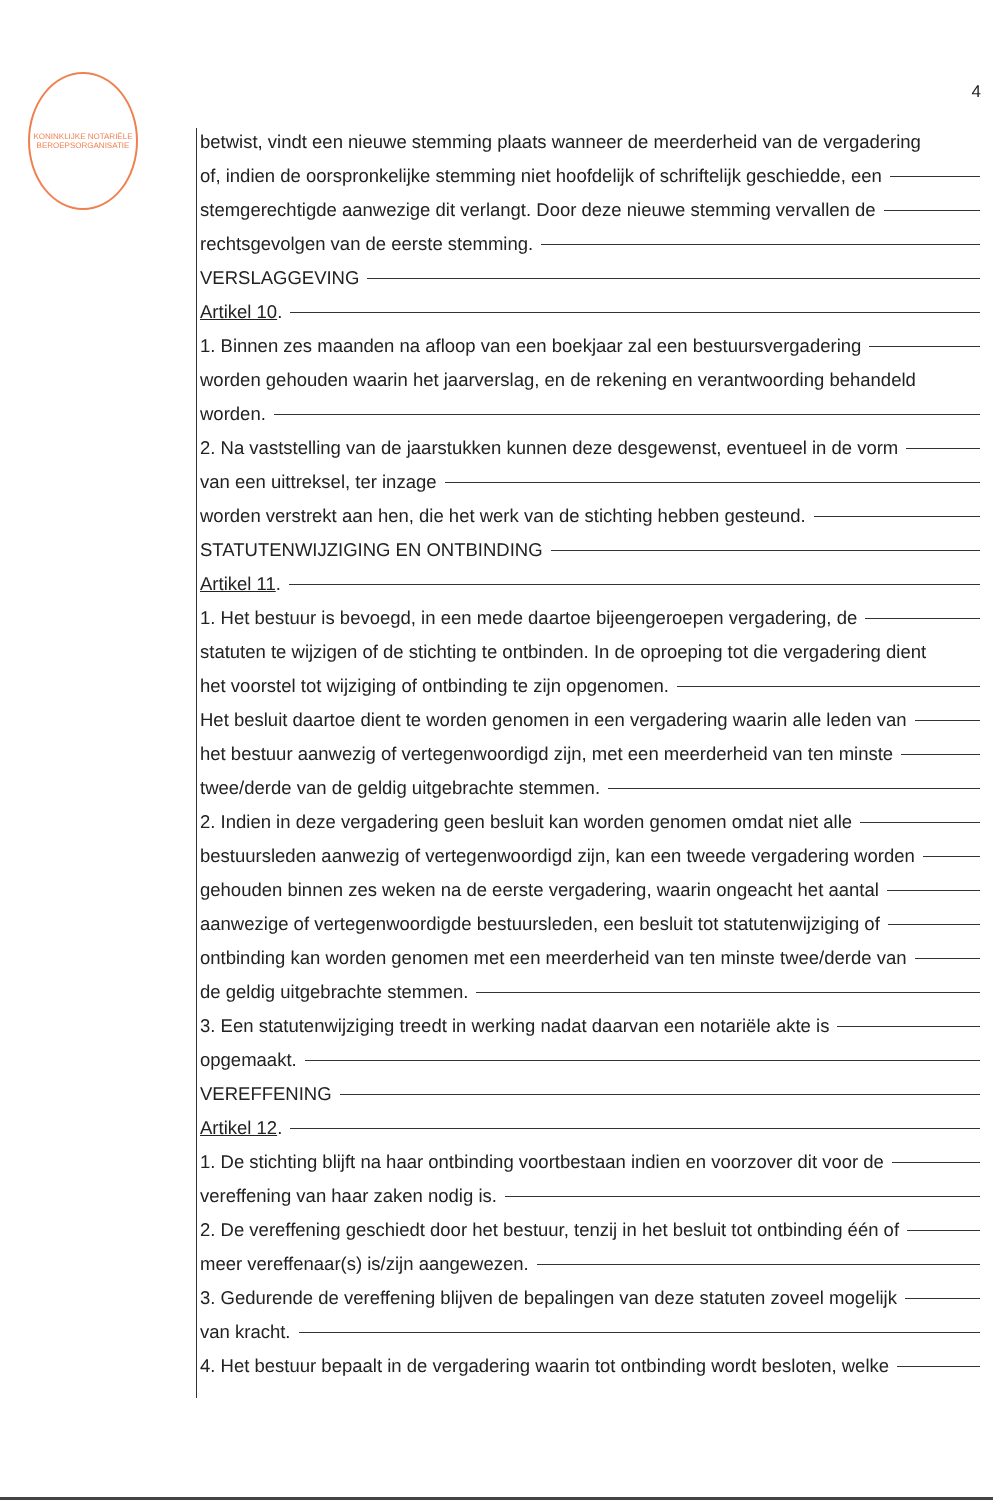KONINKLIJKE NOTARIËLE BEROEPSORGANISATIE
4
betwist, vindt een nieuwe stemming plaats wanneer de meerderheid van de vergadering
of, indien de oorspronkelijke stemming niet hoofdelijk of schriftelijk geschiedde, een
stemgerechtigde aanwezige dit verlangt. Door deze nieuwe stemming vervallen de
rechtsgevolgen van de eerste stemming.
VERSLAGGEVING
Artikel 10.
1. Binnen zes maanden na afloop van een boekjaar zal een bestuursvergadering
worden gehouden waarin het jaarverslag, en de rekening en verantwoording behandeld
worden.
2. Na vaststelling van de jaarstukken kunnen deze desgewenst, eventueel in de vorm
van een uittreksel, ter inzage
worden verstrekt aan hen, die het werk van de stichting hebben gesteund.
STATUTENWIJZIGING EN ONTBINDING
Artikel 11.
1. Het bestuur is bevoegd, in een mede daartoe bijeengeroepen vergadering, de
statuten te wijzigen of de stichting te ontbinden. In de oproeping tot die vergadering dient
het voorstel tot wijziging of ontbinding te zijn opgenomen.
Het besluit daartoe dient te worden genomen in een vergadering waarin alle leden van
het bestuur aanwezig of vertegenwoordigd zijn, met een meerderheid van ten minste
twee/derde van de geldig uitgebrachte stemmen.
2. Indien in deze vergadering geen besluit kan worden genomen omdat niet alle
bestuursleden aanwezig of vertegenwoordigd zijn, kan een tweede vergadering worden
gehouden binnen zes weken na de eerste vergadering, waarin ongeacht het aantal
aanwezige of vertegenwoordigde bestuursleden, een besluit tot statutenwijziging of
ontbinding kan worden genomen met een meerderheid van ten minste twee/derde van
de geldig uitgebrachte stemmen.
3. Een statutenwijziging treedt in werking nadat daarvan een notariële akte is
opgemaakt.
VEREFFENING
Artikel 12.
1. De stichting blijft na haar ontbinding voortbestaan indien en voorzover dit voor de
vereffening van haar zaken nodig is.
2. De vereffening geschiedt door het bestuur, tenzij in het besluit tot ontbinding één of
meer vereffenaar(s) is/zijn aangewezen.
3. Gedurende de vereffening blijven de bepalingen van deze statuten zoveel mogelijk
van kracht.
4. Het bestuur bepaalt in de vergadering waarin tot ontbinding wordt besloten, welke